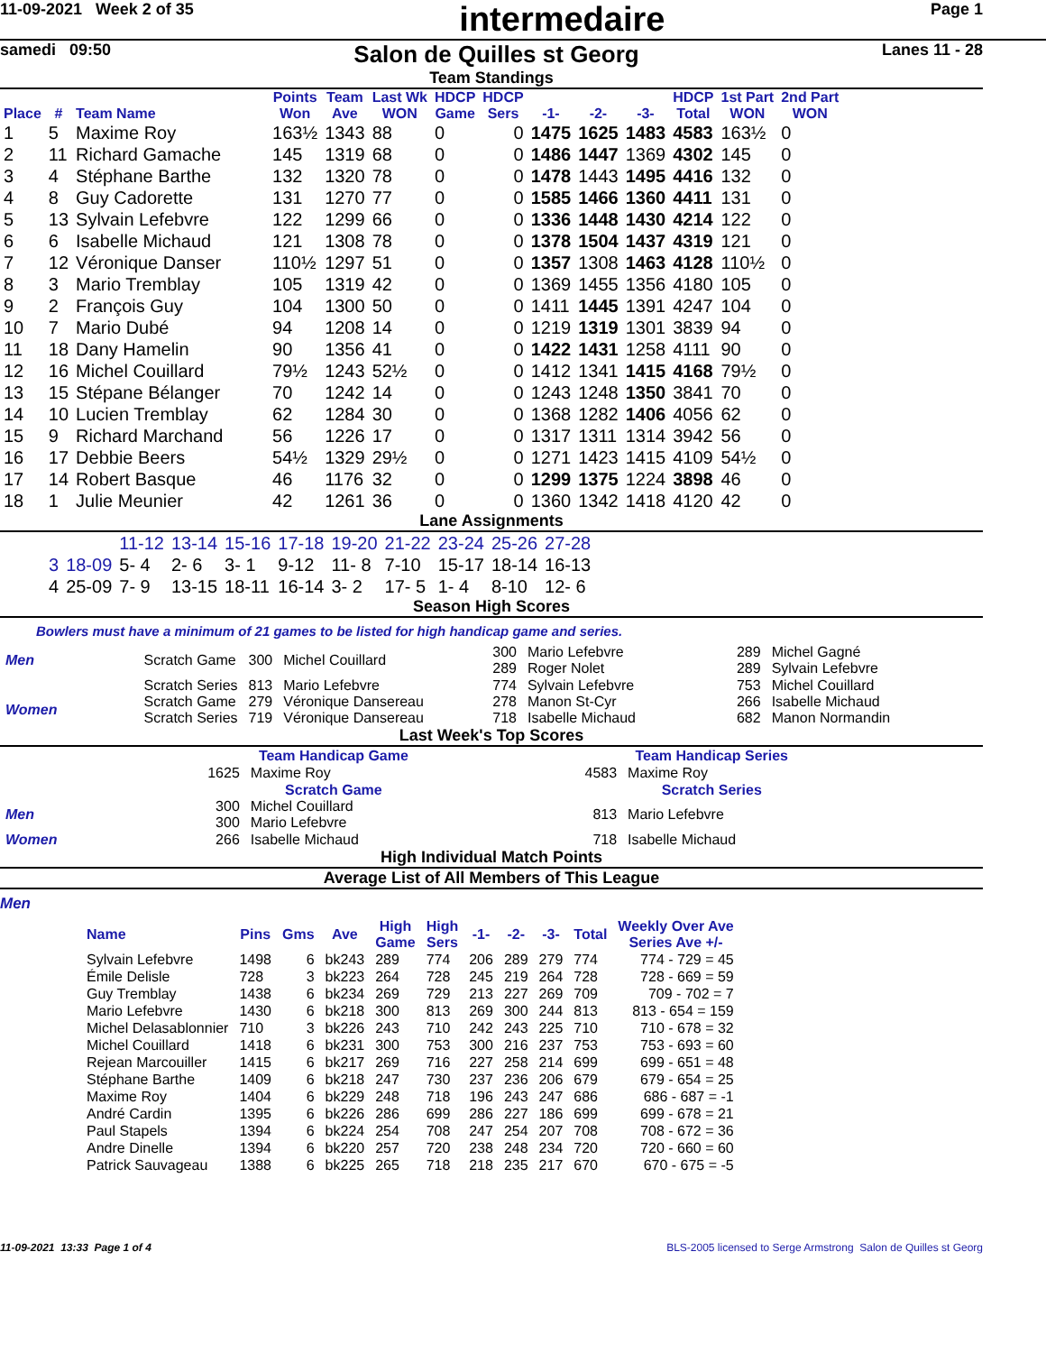11-09-2021 Week 2 of 35 intermedaire Page 1
samedi 09:50 Salon de Quilles st Georg Lanes 11 - 28
Team Standings
| Place | # | Team Name | Points Won | Team Ave | Last Wk WON | HDCP Game | HDCP Sers | -1- | -2- | -3- | HDCP Total | 1st Part WON | 2nd Part WON |
| --- | --- | --- | --- | --- | --- | --- | --- | --- | --- | --- | --- | --- | --- |
| 1 | 5 | Maxime Roy | 163½ | 1343 | 88 | 0 | 0 | 1475 | 1625 | 1483 | 4583 | 163½ | 0 |
| 2 | 11 | Richard Gamache | 145 | 1319 | 68 | 0 | 0 | 1486 | 1447 | 1369 | 4302 | 145 | 0 |
| 3 | 4 | Stéphane Barthe | 132 | 1320 | 78 | 0 | 0 | 1478 | 1443 | 1495 | 4416 | 132 | 0 |
| 4 | 8 | Guy Cadorette | 131 | 1270 | 77 | 0 | 0 | 1585 | 1466 | 1360 | 4411 | 131 | 0 |
| 5 | 13 | Sylvain Lefebvre | 122 | 1299 | 66 | 0 | 0 | 1336 | 1448 | 1430 | 4214 | 122 | 0 |
| 6 | 6 | Isabelle Michaud | 121 | 1308 | 78 | 0 | 0 | 1378 | 1504 | 1437 | 4319 | 121 | 0 |
| 7 | 12 | Véronique Danser | 110½ | 1297 | 51 | 0 | 0 | 1357 | 1308 | 1463 | 4128 | 110½ | 0 |
| 8 | 3 | Mario Tremblay | 105 | 1319 | 42 | 0 | 0 | 1369 | 1455 | 1356 | 4180 | 105 | 0 |
| 9 | 2 | François Guy | 104 | 1300 | 50 | 0 | 0 | 1411 | 1445 | 1391 | 4247 | 104 | 0 |
| 10 | 7 | Mario Dubé | 94 | 1208 | 14 | 0 | 0 | 1219 | 1319 | 1301 | 3839 | 94 | 0 |
| 11 | 18 | Dany Hamelin | 90 | 1356 | 41 | 0 | 0 | 1422 | 1431 | 1258 | 4111 | 90 | 0 |
| 12 | 16 | Michel Couillard | 79½ | 1243 | 52½ | 0 | 0 | 1412 | 1341 | 1415 | 4168 | 79½ | 0 |
| 13 | 15 | Stépane Bélanger | 70 | 1242 | 14 | 0 | 0 | 1243 | 1248 | 1350 | 3841 | 70 | 0 |
| 14 | 10 | Lucien Tremblay | 62 | 1284 | 30 | 0 | 0 | 1368 | 1282 | 1406 | 4056 | 62 | 0 |
| 15 | 9 | Richard Marchand | 56 | 1226 | 17 | 0 | 0 | 1317 | 1311 | 1314 | 3942 | 56 | 0 |
| 16 | 17 | Debbie Beers | 54½ | 1329 | 29½ | 0 | 0 | 1271 | 1423 | 1415 | 4109 | 54½ | 0 |
| 17 | 14 | Robert Basque | 46 | 1176 | 32 | 0 | 0 | 1299 | 1375 | 1224 | 3898 | 46 | 0 |
| 18 | 1 | Julie Meunier | 42 | 1261 | 36 | 0 | 0 | 1360 | 1342 | 1418 | 4120 | 42 | 0 |
Lane Assignments
| | | 11-12 | 13-14 | 15-16 | 17-18 | 19-20 | 21-22 | 23-24 | 25-26 | 27-28 |
| 3 | 18-09 | 5- 4 | 2- 6 | 3- 1 | 9-12 | 11- 8 | 7-10 | 15-17 | 18-14 | 16-13 |
| 4 | 25-09 | 7- 9 | 13-15 | 18-11 | 16-14 | 3- 2 | 17- 5 | 1- 4 | 8-10 | 12- 6 |
Season High Scores
Bowlers must have a minimum of 21 games to be listed for high handicap game and series.
| Men | Scratch Game | 300 | Michel Couillard | 300 289 | Mario Lefebvre Roger Nolet | 289 289 | Michel Gagné Sylvain Lefebvre |
| | Scratch Series | 813 | Mario Lefebvre | 774 | Sylvain Lefebvre | 753 | Michel Couillard |
| Women | Scratch Game Scratch Series | 279 719 | Véronique Dansereau Véronique Dansereau | 278 718 | Manon St-Cyr Isabelle Michaud | 266 682 | Isabelle Michaud Manon Normandin |
Last Week's Top Scores
| | Team Handicap Game | | Team Handicap Series | |
| | 1625 | Maxime Roy | 4583 | Maxime Roy |
| | Scratch Game | | Scratch Series | |
| Men | 300 300 | Michel Couillard Mario Lefebvre | 813 | Mario Lefebvre |
| Women | 266 | Isabelle Michaud | 718 | Isabelle Michaud |
High Individual Match Points
Average List of All Members of This League
Men
| Name | Pins | Gms | Ave | High Game | High Sers | -1- | -2- | -3- | Total | Weekly Over Ave Series Ave +/- |
| --- | --- | --- | --- | --- | --- | --- | --- | --- | --- | --- |
| Sylvain Lefebvre | 1498 | 6 | bk243 | 289 | 774 | 206 | 289 | 279 | 774 | 774 - 729 = 45 |
| Émile Delisle | 728 | 3 | bk223 | 264 | 728 | 245 | 219 | 264 | 728 | 728 - 669 = 59 |
| Guy Tremblay | 1438 | 6 | bk234 | 269 | 729 | 213 | 227 | 269 | 709 | 709 - 702 = 7 |
| Mario Lefebvre | 1430 | 6 | bk218 | 300 | 813 | 269 | 300 | 244 | 813 | 813 - 654 = 159 |
| Michel Delasablonnier | 710 | 3 | bk226 | 243 | 710 | 242 | 243 | 225 | 710 | 710 - 678 = 32 |
| Michel Couillard | 1418 | 6 | bk231 | 300 | 753 | 300 | 216 | 237 | 753 | 753 - 693 = 60 |
| Rejean Marcouiller | 1415 | 6 | bk217 | 269 | 716 | 227 | 258 | 214 | 699 | 699 - 651 = 48 |
| Stéphane Barthe | 1409 | 6 | bk218 | 247 | 730 | 237 | 236 | 206 | 679 | 679 - 654 = 25 |
| Maxime Roy | 1404 | 6 | bk229 | 248 | 718 | 196 | 243 | 247 | 686 | 686 - 687 = -1 |
| André Cardin | 1395 | 6 | bk226 | 286 | 699 | 286 | 227 | 186 | 699 | 699 - 678 = 21 |
| Paul Stapels | 1394 | 6 | bk224 | 254 | 708 | 247 | 254 | 207 | 708 | 708 - 672 = 36 |
| Andre Dinelle | 1394 | 6 | bk220 | 257 | 720 | 238 | 248 | 234 | 720 | 720 - 660 = 60 |
| Patrick Sauvageau | 1388 | 6 | bk225 | 265 | 718 | 218 | 235 | 217 | 670 | 670 - 675 = -5 |
11-09-2021 13:33 Page 1 of 4 BLS-2005 licensed to Serge Armstrong Salon de Quilles st Georg